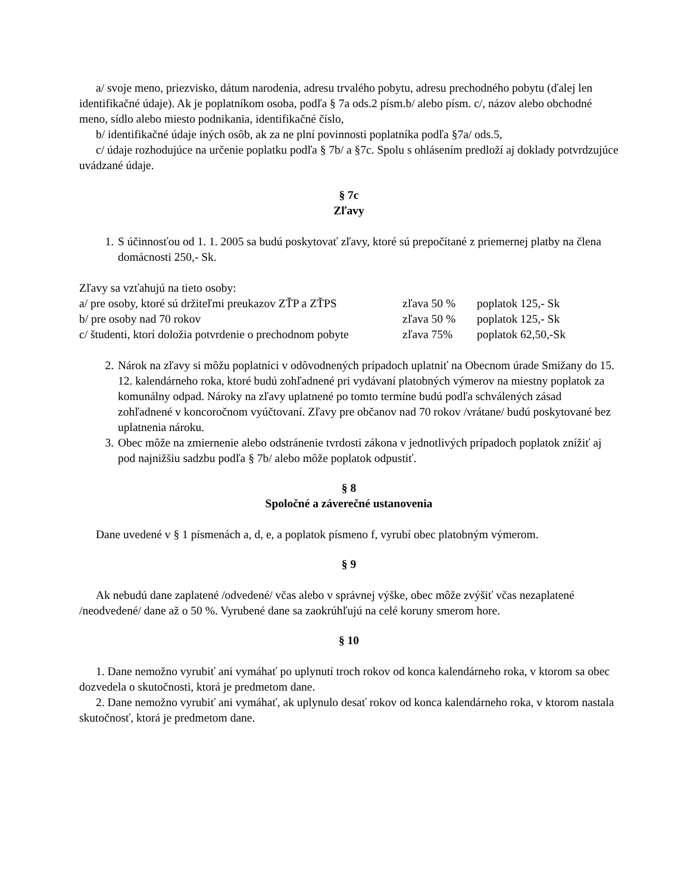a/ svoje meno, priezvisko, dátum narodenia, adresu trvalého pobytu, adresu prechodného pobytu (ďalej len identifikačné údaje). Ak je poplatníkom osoba, podľa § 7a ods.2 písm.b/ alebo písm. c/, názov alebo obchodné meno, sídlo alebo miesto podnikania, identifikačné číslo,
b/ identifikačné údaje iných osôb, ak za ne plní povinnosti poplatníka podľa §7a/ ods.5,
c/ údaje rozhodujúce na určenie poplatku podľa § 7b/ a §7c. Spolu s ohlásením predloží aj doklady potvrdzujúce uvádzané údaje.
§ 7c
Zľavy
1. S účinnosťou od 1. 1. 2005 sa budú poskytovať zľavy, ktoré sú prepočítané z priemernej platby na člena domácnosti 250,- Sk.
Zľavy sa vzťahujú na tieto osoby:
a/ pre osoby, ktoré sú držiteľmi preukazov ZŤP a ZŤPS zľava 50 % poplatok 125,- Sk
b/ pre osoby nad 70 rokov zľava 50 % poplatok 125,- Sk
c/ študenti, ktorí doložia potvrdenie o prechodnom pobyte zľava 75% poplatok 62,50,-Sk
2. Nárok na zľavy si môžu poplatníci v odôvodnených prípadoch uplatniť na Obecnom úrade Smižany do 15. 12. kalendárneho roka, ktoré budú zohľadnené pri vydávaní platobných výmerov na miestny poplatok za komunálny odpad. Nároky na zľavy uplatnené po tomto termíne budú podľa schválených zásad zohľadnené v koncoročnom vyúčtovaní. Zľavy pre občanov nad 70 rokov /vrátane/ budú poskytované bez uplatnenia nároku.
3. Obec môže na zmiernenie alebo odstránenie tvrdosti zákona v jednotlivých prípadoch poplatok znížiť aj pod najnižšiu sadzbu podľa § 7b/ alebo môže poplatok odpustiť.
§ 8
Spoločné a záverečné ustanovenia
Dane uvedené v § 1 písmenách a, d, e, a poplatok písmeno f, vyrubí obec platobným výmerom.
§ 9
Ak nebudú dane zaplatené /odvedené/ včas alebo v správnej výške, obec môže zvýšiť včas nezaplatené /neodvedené/ dane až o 50 %. Vyrubené dane sa zaokrúhľujú na celé koruny smerom hore.
§ 10
1. Dane nemožno vyrubiť ani vymáhať po uplynutí troch rokov od konca kalendárneho roka, v ktorom sa obec dozvedela o skutočnosti, ktorá je predmetom dane.
2. Dane nemožno vyrubiť ani vymáhať, ak uplynulo desať rokov od konca kalendárneho roka, v ktorom nastala skutočnosť, ktorá je predmetom dane.